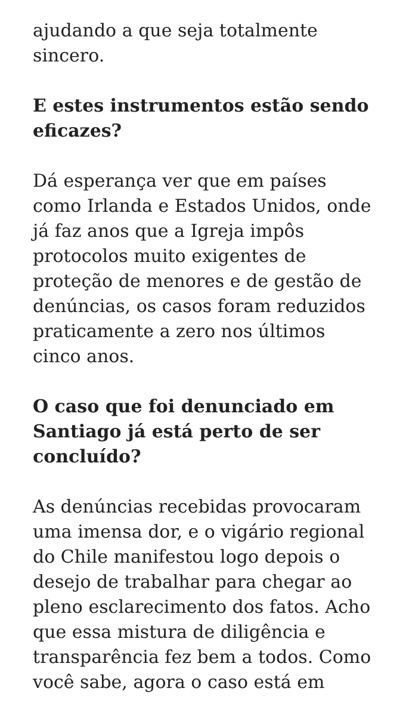ajudando a que seja totalmente sincero.
E estes instrumentos estão sendo eficazes?
Dá esperança ver que em países como Irlanda e Estados Unidos, onde já faz anos que a Igreja impôs protocolos muito exigentes de proteção de menores e de gestão de denúncias, os casos foram reduzidos praticamente a zero nos últimos cinco anos.
O caso que foi denunciado em Santiago já está perto de ser concluído?
As denúncias recebidas provocaram uma imensa dor, e o vigário regional do Chile manifestou logo depois o desejo de trabalhar para chegar ao pleno esclarecimento dos fatos. Acho que essa mistura de diligência e transparência fez bem a todos. Como você sabe, agora o caso está em